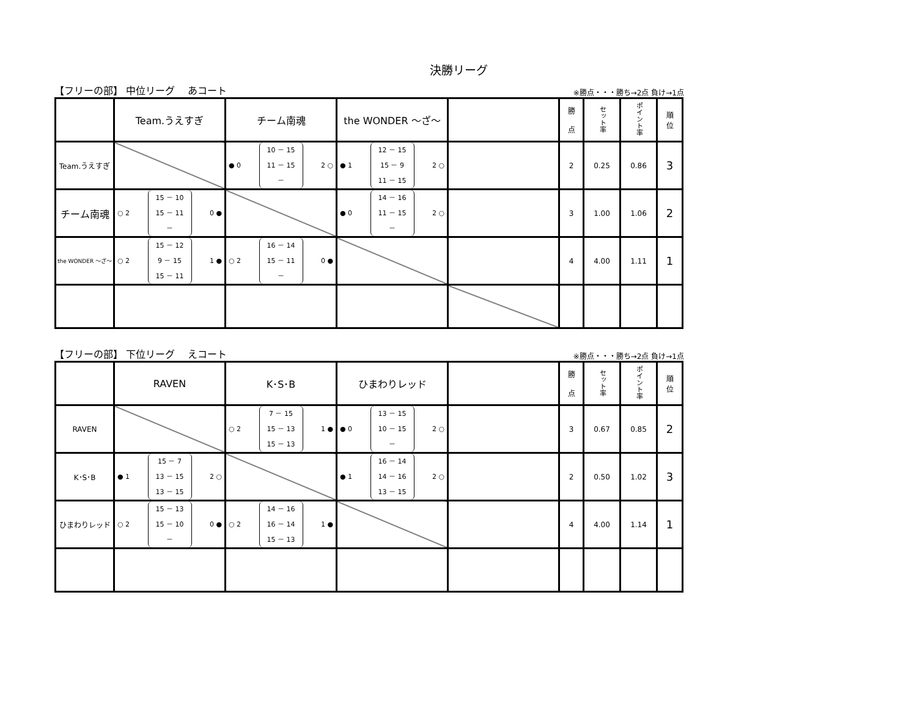決勝リーグ
【フリーの部】 中位リーグ　 あコート ※勝点・・・勝ち→2点 負け→1点
| | Team.うえすぎ | チーム南魂 | the WONDER ～ざ～ | | 勝 点 | セット率 | ポイント率 | 順 位 |
| Team.うえすぎ | | ● 0 10 － 15 11 － 15 － 2 ○ | ● 1 12 － 15 15 － 9 11 － 15 2 ○ | | 2 | 0.25 | 0.86 | 3 |
| チーム南魂 | ○ 2 15 － 10 15 － 11 － 0 ● | | ● 0 14 － 16 11 － 15 － 2 ○ | | 3 | 1.00 | 1.06 | 2 |
| the WONDER ～ざ～ | ○ 2 15 － 12 9 － 15 15 － 11 1 ● | ○ 2 16 － 14 15 － 11 － 0 ● | | | 4 | 4.00 | 1.11 | 1 |
【フリーの部】 下位リーグ　 えコート ※勝点・・・勝ち→2点 負け→1点
| | RAVEN | K･S･B | ひまわりレッド | | 勝 点 | セット率 | ポイント率 | 順 位 |
| RAVEN | | ○ 2 7 － 15 15 － 13 15 － 13 1 ● | ● 0 13 － 15 10 － 15 － 2 ○ | | 3 | 0.67 | 0.85 | 2 |
| K･S･B | ● 1 15 － 7 13 － 15 13 － 15 2 ○ | | ● 1 16 － 14 14 － 16 13 － 15 2 ○ | | 2 | 0.50 | 1.02 | 3 |
| ひまわりレッド | ○ 2 15 － 13 15 － 10 － 0 ● | ○ 2 14 － 16 16 － 14 15 － 13 1 ● | | | 4 | 4.00 | 1.14 | 1 |